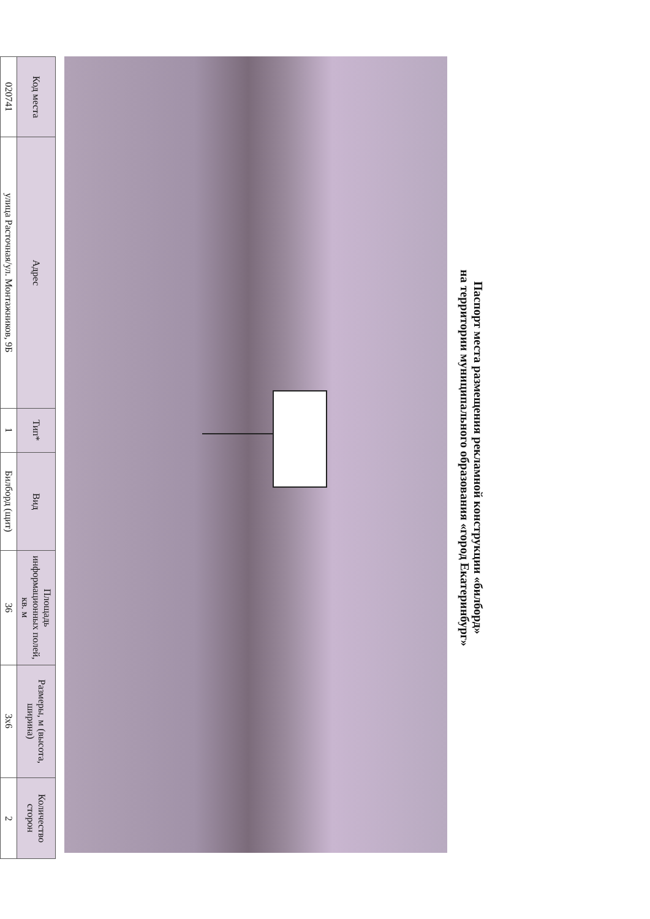Паспорт места размещения рекламной конструкции «билборд»
на территории муниципального образования «город Екатеринбург»
| Код места | Адрес | Тип* | Вид | Площадь информационных полей, кв. м | Размеры, м (высота, ширина) | Количество сторон |
| --- | --- | --- | --- | --- | --- | --- |
| 020741 | улица Расточная/ул. Монтажников, 9Б | 1 | Билборд (щит) | 36 | 3x6 | 2 |